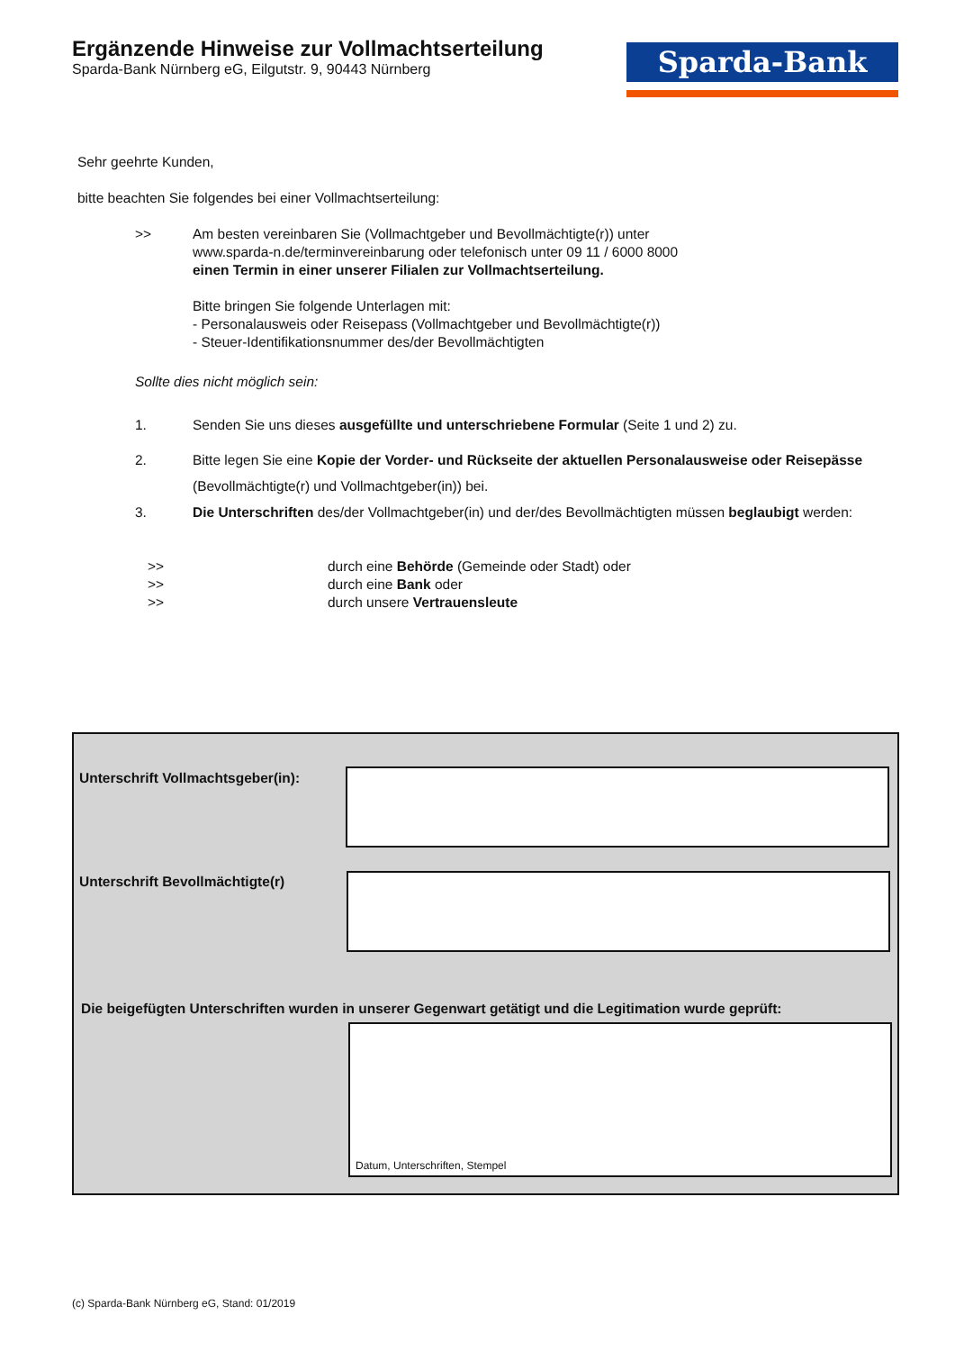Ergänzende Hinweise zur Vollmachtserteilung
Sparda-Bank Nürnberg eG, Eilgutstr. 9, 90443 Nürnberg
Sparda-Bank
Sehr geehrte Kunden,
bitte beachten Sie folgendes bei einer Vollmachtserteilung:
>> Am besten vereinbaren Sie (Vollmachtgeber und Bevollmächtigte(r)) unter
www.sparda-n.de/terminvereinbarung oder telefonisch unter 09 11 / 6000 8000
einen Termin in einer unserer Filialen zur Vollmachtserteilung.
Bitte bringen Sie folgende Unterlagen mit:
- Personalausweis oder Reisepass (Vollmachtgeber und Bevollmächtigte(r))
- Steuer-Identifikationsnummer des/der Bevollmächtigten
Sollte dies nicht möglich sein:
1. Senden Sie uns dieses ausgefüllte und unterschriebene Formular (Seite 1 und 2) zu.
2. Bitte legen Sie eine Kopie der Vorder- und Rückseite der aktuellen Personalausweise oder Reisepässe
(Bevollmächtigte(r) und Vollmachtgeber(in)) bei.
3. Die Unterschriften des/der Vollmachtgeber(in) und der/des Bevollmächtigten müssen beglaubigt werden:
>> durch eine Behörde (Gemeinde oder Stadt) oder
>> durch eine Bank oder
>> durch unsere Vertrauensleute
Unterschrift Vollmachtsgeber(in):
Unterschrift Bevollmächtigte(r)
Die beigefügten Unterschriften wurden in unserer Gegenwart getätigt und die Legitimation wurde geprüft:
Datum, Unterschriften, Stempel
(c) Sparda-Bank Nürnberg eG, Stand: 01/2019